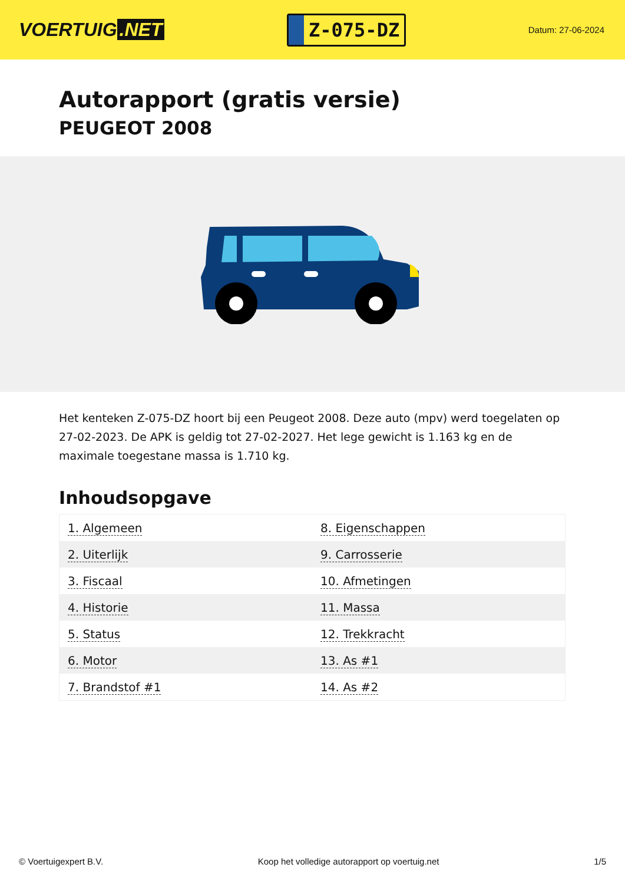VOERTUIG.NET
Z-075-DZ
Datum: 27-06-2024
Autorapport (gratis versie)
PEUGEOT 2008
Het kenteken Z-075-DZ hoort bij een Peugeot 2008. Deze auto (mpv) werd toegelaten op 27-02-2023. De APK is geldig tot 27-02-2027. Het lege gewicht is 1.163 kg en de maximale toegestane massa is 1.710 kg.
Inhoudsopgave
| 1. Algemeen | 8. Eigenschappen |
| 2. Uiterlijk | 9. Carrosserie |
| 3. Fiscaal | 10. Afmetingen |
| 4. Historie | 11. Massa |
| 5. Status | 12. Trekkracht |
| 6. Motor | 13. As #1 |
| 7. Brandstof #1 | 14. As #2 |
© Voertuigexpert B.V. Koop het volledige autorapport op voertuig.net 1/5